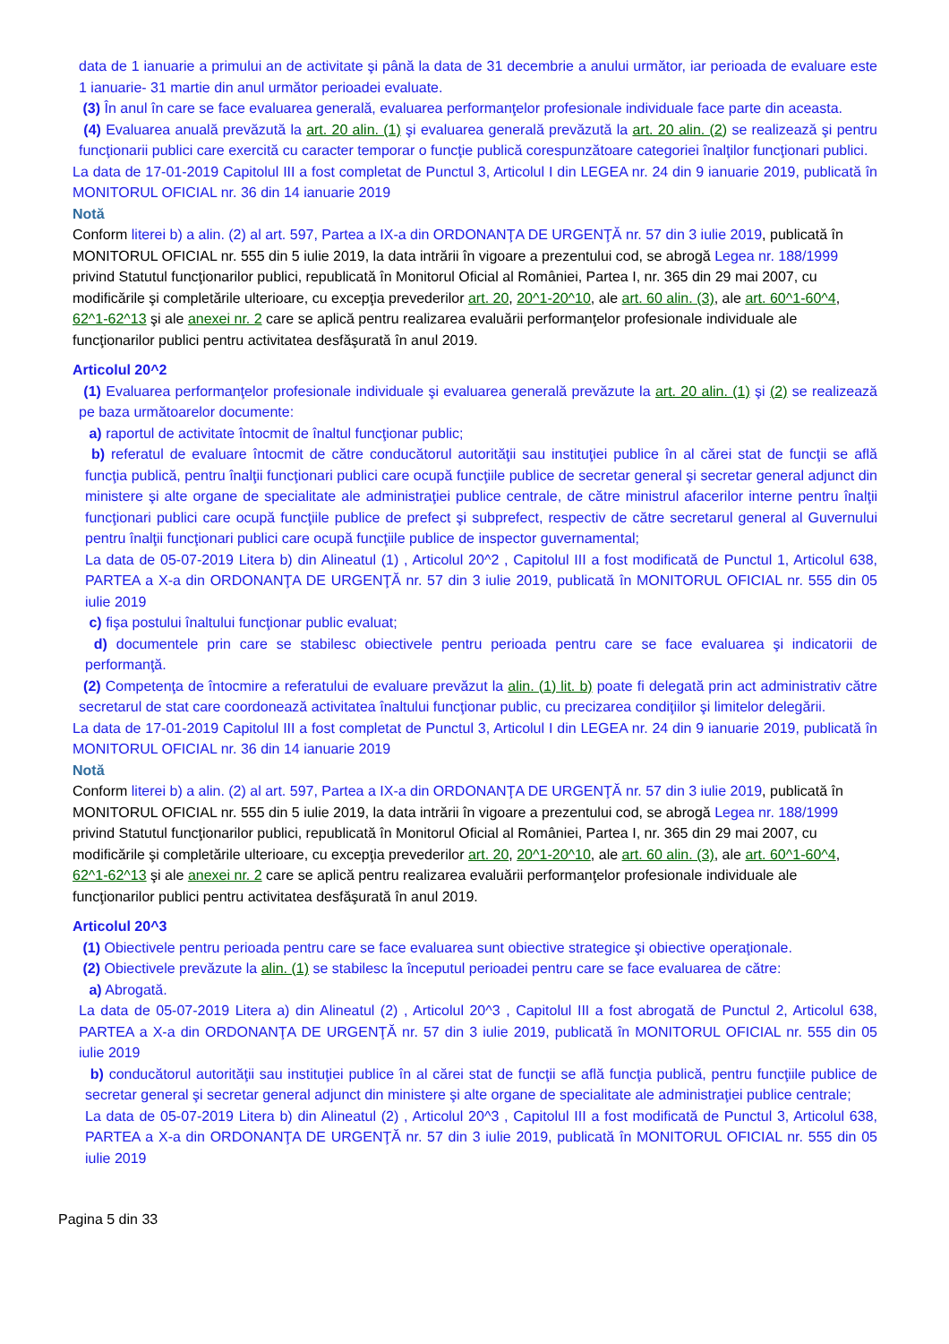data de 1 ianuarie a primului an de activitate şi până la data de 31 decembrie a anului următor, iar perioada de evaluare este 1 ianuarie- 31 martie din anul următor perioadei evaluate.
(3) În anul în care se face evaluarea generală, evaluarea performanţelor profesionale individuale face parte din aceasta.
(4) Evaluarea anuală prevăzută la art. 20 alin. (1) şi evaluarea generală prevăzută la art. 20 alin. (2) se realizează şi pentru funcţionarii publici care exercită cu caracter temporar o funcţie publică corespunzătoare categoriei înalţilor funcţionari publici.
La data de 17-01-2019 Capitolul III a fost completat de Punctul 3, Articolul I din LEGEA nr. 24 din 9 ianuarie 2019, publicată în MONITORUL OFICIAL nr. 36 din 14 ianuarie 2019
Notă
Conform literei b) a alin. (2) al art. 597, Partea a IX-a din ORDONANŢA DE URGENŢĂ nr. 57 din 3 iulie 2019, publicată în MONITORUL OFICIAL nr. 555 din 5 iulie 2019, la data intrării în vigoare a prezentului cod, se abrogă Legea nr. 188/1999 privind Statutul funcţionarilor publici, republicată în Monitorul Oficial al României, Partea I, nr. 365 din 29 mai 2007, cu modificările şi completările ulterioare, cu excepţia prevederilor art. 20, 20^1-20^10, ale art. 60 alin. (3), ale art. 60^1-60^4, 62^1-62^13 şi ale anexei nr. 2 care se aplică pentru realizarea evaluării performanţelor profesionale individuale ale funcţionarilor publici pentru activitatea desfăşurată în anul 2019.
Articolul 20^2
(1) Evaluarea performanţelor profesionale individuale şi evaluarea generală prevăzute la art. 20 alin. (1) şi (2) se realizează pe baza următoarelor documente:
a) raportul de activitate întocmit de înaltul funcţionar public;
b) referatul de evaluare întocmit de către conducătorul autorităţii sau instituţiei publice în al cărei stat de funcţii se află funcţia publică, pentru înalţii funcţionari publici care ocupă funcţiile publice de secretar general şi secretar general adjunct din ministere şi alte organe de specialitate ale administraţiei publice centrale, de către ministrul afacerilor interne pentru înalţii funcţionari publici care ocupă funcţiile publice de prefect şi subprefect, respectiv de către secretarul general al Guvernului pentru înalţii funcţionari publici care ocupă funcţiile publice de inspector guvernamental;
La data de 05-07-2019 Litera b) din Alineatul (1) , Articolul 20^2 , Capitolul III a fost modificată de Punctul 1, Articolul 638, PARTEA a X-a din ORDONANŢA DE URGENŢĂ nr. 57 din 3 iulie 2019, publicată în MONITORUL OFICIAL nr. 555 din 05 iulie 2019
c) fişa postului înaltului funcţionar public evaluat;
d) documentele prin care se stabilesc obiectivele pentru perioada pentru care se face evaluarea şi indicatorii de performanţă.
(2) Competenţa de întocmire a referatului de evaluare prevăzut la alin. (1) lit. b) poate fi delegată prin act administrativ către secretarul de stat care coordonează activitatea înaltului funcţionar public, cu precizarea condiţiilor şi limitelor delegării.
La data de 17-01-2019 Capitolul III a fost completat de Punctul 3, Articolul I din LEGEA nr. 24 din 9 ianuarie 2019, publicată în MONITORUL OFICIAL nr. 36 din 14 ianuarie 2019
Notă
Conform literei b) a alin. (2) al art. 597, Partea a IX-a din ORDONANŢA DE URGENŢĂ nr. 57 din 3 iulie 2019, publicată în MONITORUL OFICIAL nr. 555 din 5 iulie 2019, la data intrării în vigoare a prezentului cod, se abrogă Legea nr. 188/1999 privind Statutul funcţionarilor publici, republicată în Monitorul Oficial al României, Partea I, nr. 365 din 29 mai 2007, cu modificările şi completările ulterioare, cu excepţia prevederilor art. 20, 20^1-20^10, ale art. 60 alin. (3), ale art. 60^1-60^4, 62^1-62^13 şi ale anexei nr. 2 care se aplică pentru realizarea evaluării performanţelor profesionale individuale ale funcţionarilor publici pentru activitatea desfăşurată în anul 2019.
Articolul 20^3
(1) Obiectivele pentru perioada pentru care se face evaluarea sunt obiective strategice şi obiective operaţionale.
(2) Obiectivele prevăzute la alin. (1) se stabilesc la începutul perioadei pentru care se face evaluarea de către:
a) Abrogată.
La data de 05-07-2019 Litera a) din Alineatul (2) , Articolul 20^3 , Capitolul III a fost abrogată de Punctul 2, Articolul 638, PARTEA a X-a din ORDONANŢA DE URGENŢĂ nr. 57 din 3 iulie 2019, publicată în MONITORUL OFICIAL nr. 555 din 05 iulie 2019
b) conducătorul autorităţii sau instituţiei publice în al cărei stat de funcţii se află funcţia publică, pentru funcţiile publice de secretar general şi secretar general adjunct din ministere şi alte organe de specialitate ale administraţiei publice centrale;
La data de 05-07-2019 Litera b) din Alineatul (2) , Articolul 20^3 , Capitolul III a fost modificată de Punctul 3, Articolul 638, PARTEA a X-a din ORDONANŢA DE URGENŢĂ nr. 57 din 3 iulie 2019, publicată în MONITORUL OFICIAL nr. 555 din 05 iulie 2019
Pagina 5 din 33